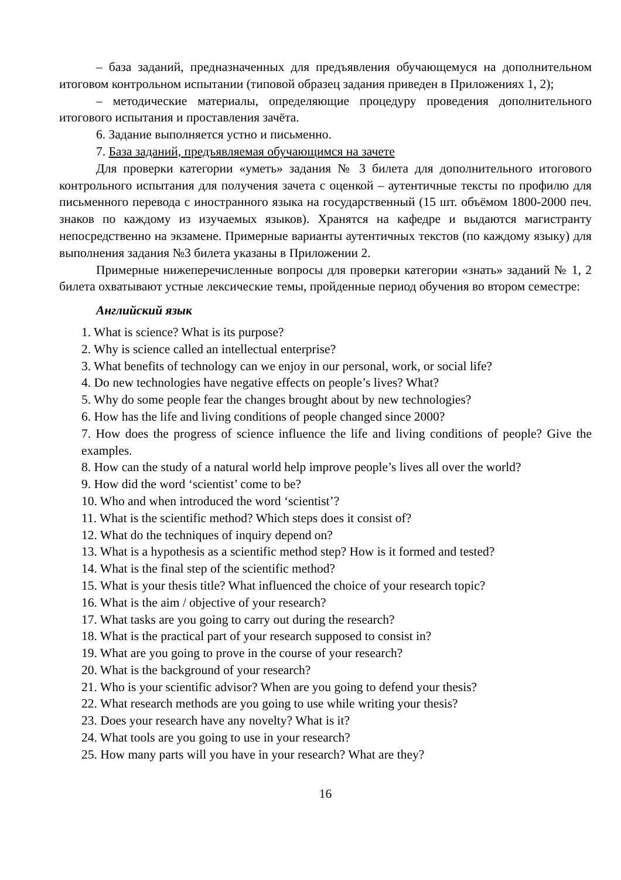– база заданий, предназначенных для предъявления обучающемуся на дополнительном итоговом контрольном испытании (типовой образец задания приведен в Приложениях 1, 2);
– методические материалы, определяющие процедуру проведения дополнительного итогового испытания и проставления зачёта.
6. Задание выполняется устно и письменно.
7. База заданий, предъявляемая обучающимся на зачете
Для проверки категории «уметь» задания № 3 билета для дополнительного итогового контрольного испытания для получения зачета с оценкой – аутентичные тексты по профилю для письменного перевода с иностранного языка на государственный (15 шт. объёмом 1800-2000 печ. знаков по каждому из изучаемых языков). Хранятся на кафедре и выдаются магистранту непосредственно на экзамене. Примерные варианты аутентичных текстов (по каждому языку) для выполнения задания №3 билета указаны в Приложении 2.
Примерные нижеперечисленные вопросы для проверки категории «знать» заданий № 1, 2 билета охватывают устные лексические темы, пройденные период обучения во втором семестре:
Английский язык
1. What is science? What is its purpose?
2. Why is science called an intellectual enterprise?
3. What benefits of technology can we enjoy in our personal, work, or social life?
4. Do new technologies have negative effects on people’s lives? What?
5. Why do some people fear the changes brought about by new technologies?
6. How has the life and living conditions of people changed since 2000?
7. How does the progress of science influence the life and living conditions of people? Give the examples.
8. How can the study of a natural world help improve people’s lives all over the world?
9. How did the word ‘scientist’ come to be?
10. Who and when introduced the word ‘scientist’?
11. What is the scientific method? Which steps does it consist of?
12. What do the techniques of inquiry depend on?
13. What is a hypothesis as a scientific method step? How is it formed and tested?
14. What is the final step of the scientific method?
15. What is your thesis title? What influenced the choice of your research topic?
16. What is the aim / objective of your research?
17. What tasks are you going to carry out during the research?
18. What is the practical part of your research supposed to consist in?
19. What are you going to prove in the course of your research?
20. What is the background of your research?
21. Who is your scientific advisor? When are you going to defend your thesis?
22. What research methods are you going to use while writing your thesis?
23. Does your research have any novelty? What is it?
24. What tools are you going to use in your research?
25. How many parts will you have in your research? What are they?
16